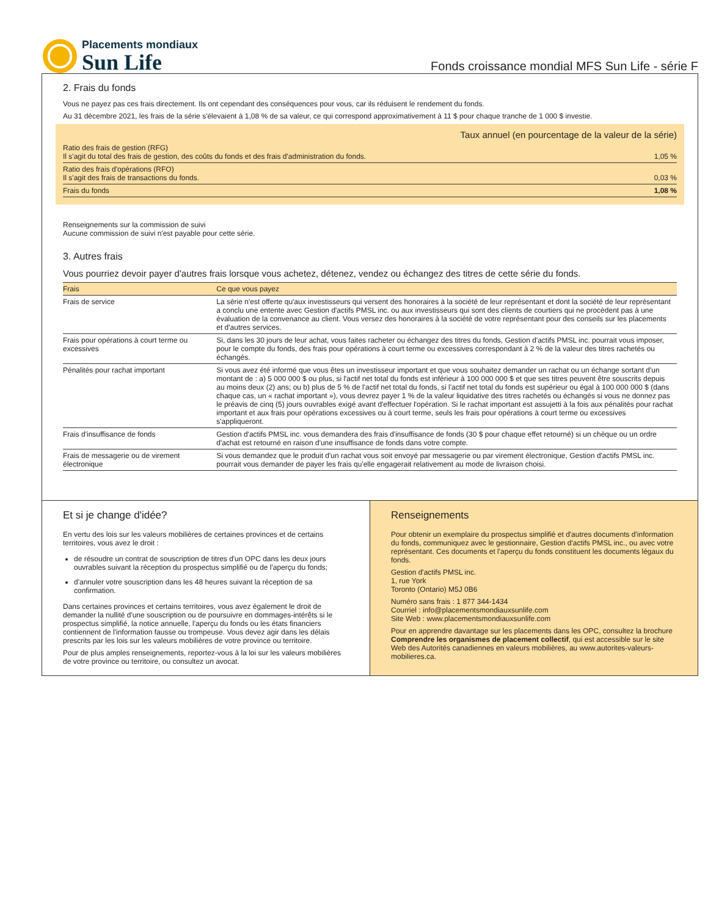Placements mondiaux
Sun Life
Fonds croissance mondial MFS Sun Life - série F
2. Frais du fonds
Vous ne payez pas ces frais directement. Ils ont cependant des conséquences pour vous, car ils réduisent le rendement du fonds.
Au 31 décembre 2021, les frais de la série s'élevaient à 1,08 % de sa valeur, ce qui correspond approximativement à 11 $ pour chaque tranche de 1 000 $ investie.
| | Taux annuel (en pourcentage de la valeur de la série) |
| Ratio des frais de gestion (RFG) Il s'agit du total des frais de gestion, des coûts du fonds et des frais d'administration du fonds. | 1,05 % |
| Ratio des frais d'opérations (RFO) Il s'agit des frais de transactions du fonds. | 0,03 % |
| Frais du fonds | 1,08 % |
Renseignements sur la commission de suivi
Aucune commission de suivi n'est payable pour cette série.
3. Autres frais
Vous pourriez devoir payer d'autres frais lorsque vous achetez, détenez, vendez ou échangez des titres de cette série du fonds.
| Frais | Ce que vous payez |
| --- | --- |
| Frais de service | La série n'est offerte qu'aux investisseurs qui versent des honoraires à la société de leur représentant et dont la société de leur représentant a conclu une entente avec Gestion d'actifs PMSL inc. ou aux investisseurs qui sont des clients de courtiers qui ne procèdent pas à une évaluation de la convenance au client. Vous versez des honoraires à la société de votre représentant pour des conseils sur les placements et d'autres services. |
| Frais pour opérations à court terme ou excessives | Si, dans les 30 jours de leur achat, vous faites racheter ou échangez des titres du fonds, Gestion d'actifs PMSL inc. pourrait vous imposer, pour le compte du fonds, des frais pour opérations à court terme ou excessives correspondant à 2 % de la valeur des titres rachetés ou échangés. |
| Pénalités pour rachat important | Si vous avez été informé que vous êtes un investisseur important et que vous souhaitez demander un rachat ou un échange sortant d'un montant de : a) 5 000 000 $ ou plus, si l'actif net total du fonds est inférieur à 100 000 000 $ et que ses titres peuvent être souscrits depuis au moins deux (2) ans; ou b) plus de 5 % de l'actif net total du fonds, si l'actif net total du fonds est supérieur ou égal à 100 000 000 $ (dans chaque cas, un « rachat important »), vous devrez payer 1 % de la valeur liquidative des titres rachetés ou échangés si vous ne donnez pas le préavis de cinq (5) jours ouvrables exigé avant d'effectuer l'opération. Si le rachat important est assujetti à la fois aux pénalités pour rachat important et aux frais pour opérations excessives ou à court terme, seuls les frais pour opérations à court terme ou excessives s'appliqueront. |
| Frais d'insuffisance de fonds | Gestion d'actifs PMSL inc. vous demandera des frais d'insuffisance de fonds (30 $ pour chaque effet retourné) si un chèque ou un ordre d'achat est retourné en raison d'une insuffisance de fonds dans votre compte. |
| Frais de messagerie ou de virement électronique | Si vous demandez que le produit d'un rachat vous soit envoyé par messagerie ou par virement électronique, Gestion d'actifs PMSL inc. pourrait vous demander de payer les frais qu'elle engagerait relativement au mode de livraison choisi. |
Et si je change d'idée?
En vertu des lois sur les valeurs mobilières de certaines provinces et de certains territoires, vous avez le droit :
de résoudre un contrat de souscription de titres d'un OPC dans les deux jours ouvrables suivant la réception du prospectus simplifié ou de l'aperçu du fonds;
d'annuler votre souscription dans les 48 heures suivant la réception de sa confirmation.
Dans certaines provinces et certains territoires, vous avez également le droit de demander la nullité d'une souscription ou de poursuivre en dommages-intérêts si le prospectus simplifié, la notice annuelle, l'aperçu du fonds ou les états financiers contiennent de l'information fausse ou trompeuse. Vous devez agir dans les délais prescrits par les lois sur les valeurs mobilières de votre province ou territoire.
Pour de plus amples renseignements, reportez-vous à la loi sur les valeurs mobilières de votre province ou territoire, ou consultez un avocat.
Renseignements
Pour obtenir un exemplaire du prospectus simplifié et d'autres documents d'information du fonds, communiquez avec le gestionnaire, Gestion d'actifs PMSL inc., ou avec votre représentant. Ces documents et l'aperçu du fonds constituent les documents légaux du fonds.
Gestion d'actifs PMSL inc.
1, rue York
Toronto (Ontario) M5J 0B6
Numéro sans frais : 1 877 344-1434
Courriel : info@placementsmondiauxsunlife.com
Site Web : www.placementsmondiauxsunlife.com
Pour en apprendre davantage sur les placements dans les OPC, consultez la brochure Comprendre les organismes de placement collectif, qui est accessible sur le site Web des Autorités canadiennes en valeurs mobilières, au www.autorites-valeurs-mobilieres.ca.